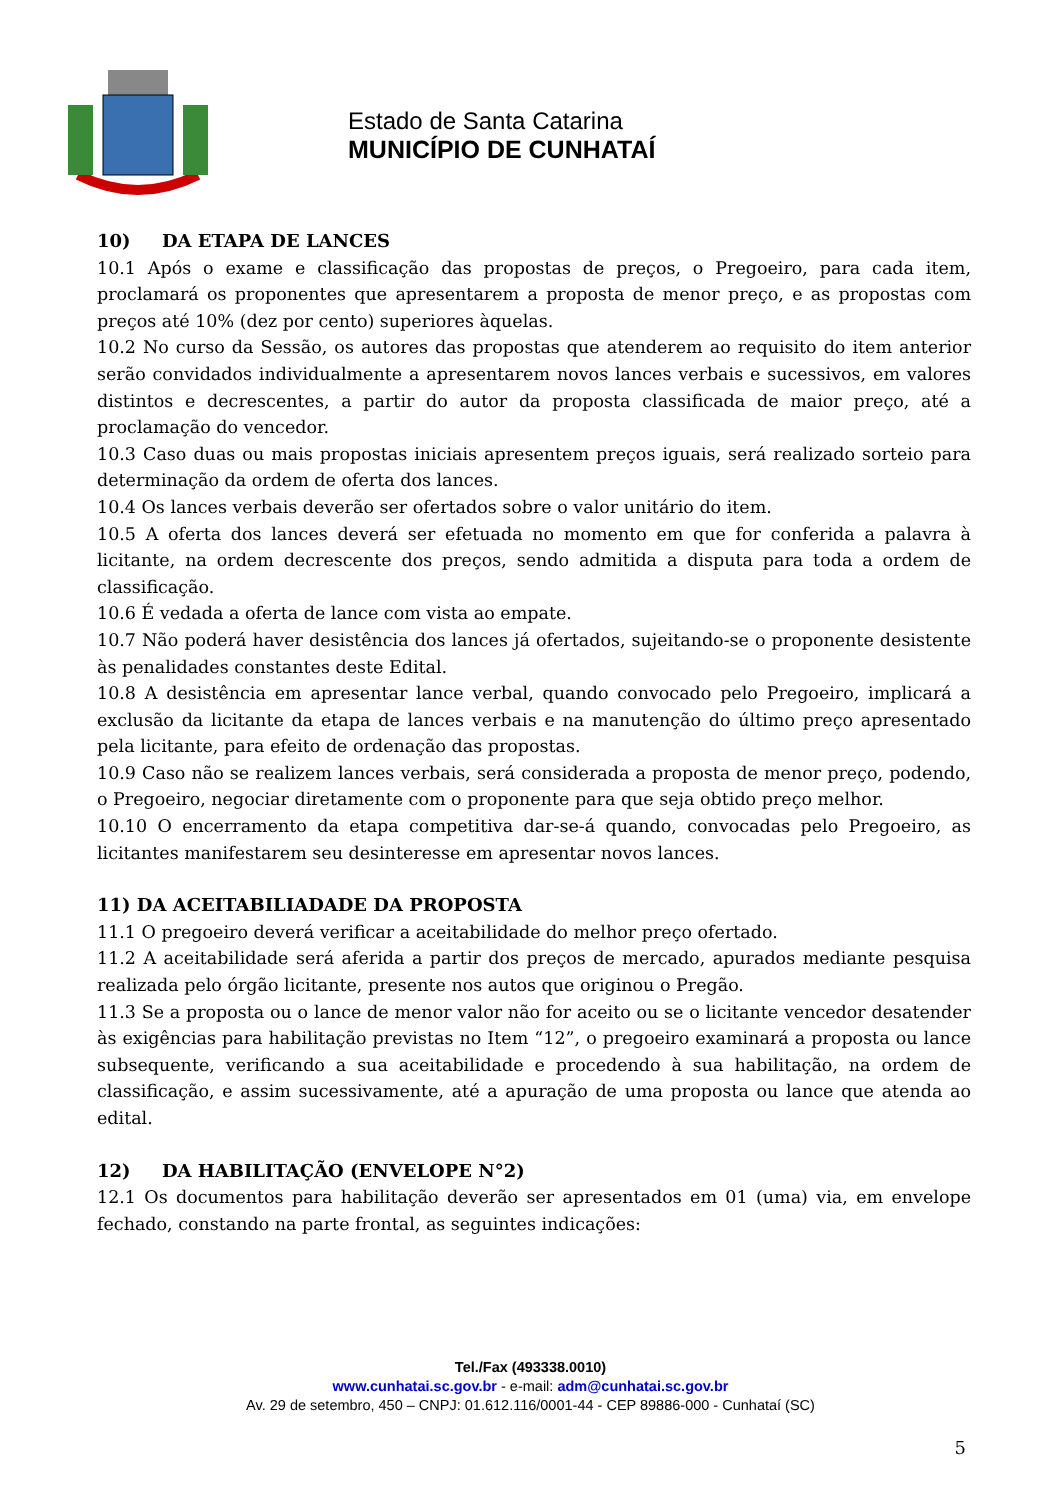Estado de Santa Catarina
MUNICÍPIO DE CUNHATAÍ
10) DA ETAPA DE LANCES
10.1 Após o exame e classificação das propostas de preços, o Pregoeiro, para cada item, proclamará os proponentes que apresentarem a proposta de menor preço, e as propostas com preços até 10% (dez por cento) superiores àquelas.
10.2 No curso da Sessão, os autores das propostas que atenderem ao requisito do item anterior serão convidados individualmente a apresentarem novos lances verbais e sucessivos, em valores distintos e decrescentes, a partir do autor da proposta classificada de maior preço, até a proclamação do vencedor.
10.3 Caso duas ou mais propostas iniciais apresentem preços iguais, será realizado sorteio para determinação da ordem de oferta dos lances.
10.4 Os lances verbais deverão ser ofertados sobre o valor unitário do item.
10.5 A oferta dos lances deverá ser efetuada no momento em que for conferida a palavra à licitante, na ordem decrescente dos preços, sendo admitida a disputa para toda a ordem de classificação.
10.6 É vedada a oferta de lance com vista ao empate.
10.7 Não poderá haver desistência dos lances já ofertados, sujeitando-se o proponente desistente às penalidades constantes deste Edital.
10.8 A desistência em apresentar lance verbal, quando convocado pelo Pregoeiro, implicará a exclusão da licitante da etapa de lances verbais e na manutenção do último preço apresentado pela licitante, para efeito de ordenação das propostas.
10.9 Caso não se realizem lances verbais, será considerada a proposta de menor preço, podendo, o Pregoeiro, negociar diretamente com o proponente para que seja obtido preço melhor.
10.10 O encerramento da etapa competitiva dar-se-á quando, convocadas pelo Pregoeiro, as licitantes manifestarem seu desinteresse em apresentar novos lances.
11) DA ACEITABILIADADE DA PROPOSTA
11.1 O pregoeiro deverá verificar a aceitabilidade do melhor preço ofertado.
11.2 A aceitabilidade será aferida a partir dos preços de mercado, apurados mediante pesquisa realizada pelo órgão licitante, presente nos autos que originou o Pregão.
11.3 Se a proposta ou o lance de menor valor não for aceito ou se o licitante vencedor desatender às exigências para habilitação previstas no Item “12”, o pregoeiro examinará a proposta ou lance subsequente, verificando a sua aceitabilidade e procedendo à sua habilitação, na ordem de classificação, e assim sucessivamente, até a apuração de uma proposta ou lance que atenda ao edital.
12) DA HABILITAÇÃO (ENVELOPE N°2)
12.1 Os documentos para habilitação deverão ser apresentados em 01 (uma) via, em envelope fechado, constando na parte frontal, as seguintes indicações:
Tel./Fax (493338.0010)
www.cunhatai.sc.gov.br - e-mail: adm@cunhatai.sc.gov.br
Av. 29 de setembro, 450 – CNPJ: 01.612.116/0001-44 - CEP 89886-000 - Cunhataí (SC)
5